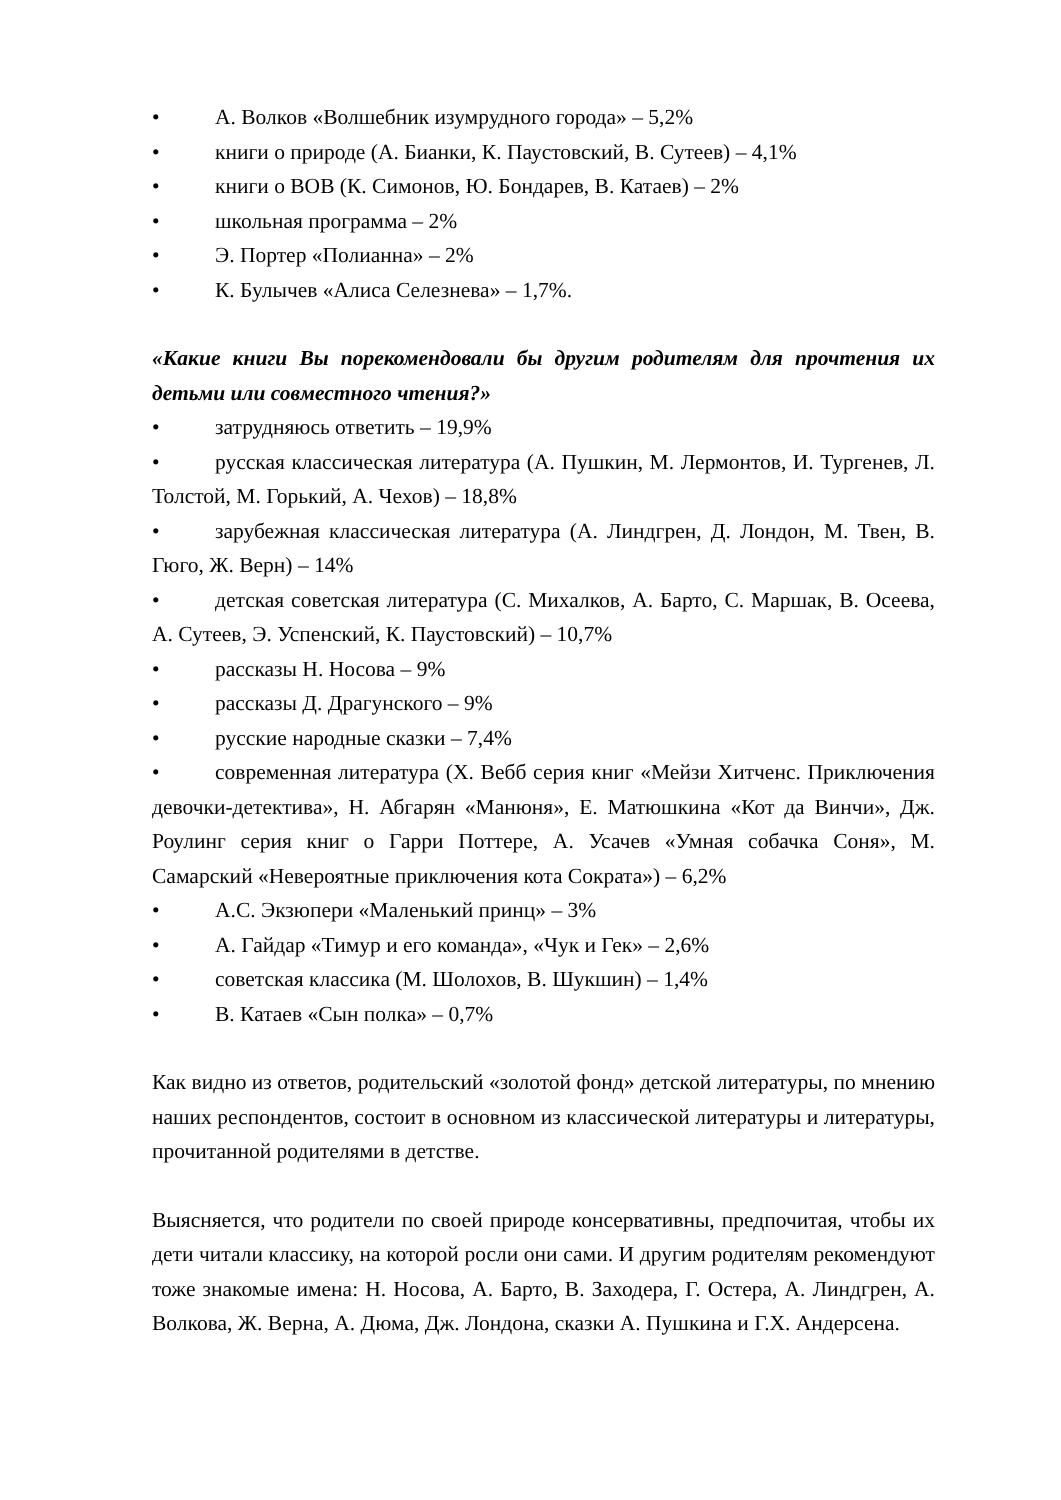• А. Волков «Волшебник изумрудного города» – 5,2%
• книги о природе (А. Бианки, К. Паустовский, В. Сутеев) – 4,1%
• книги о ВОВ (К. Симонов, Ю. Бондарев, В. Катаев) – 2%
• школьная программа – 2%
• Э. Портер «Полианна» – 2%
• К. Булычев «Алиса Селезнева» – 1,7%.
«Какие книги Вы порекомендовали бы другим родителям для прочтения их детьми или совместного чтения?»
• затрудняюсь ответить – 19,9%
• русская классическая литература (А. Пушкин, М. Лермонтов, И. Тургенев, Л. Толстой, М. Горький, А. Чехов) – 18,8%
• зарубежная классическая литература (А. Линдгрен, Д. Лондон, М. Твен, В. Гюго, Ж. Верн) – 14%
• детская советская литература (С. Михалков, А. Барто, С. Маршак, В. Осеева, А. Сутеев, Э. Успенский, К. Паустовский) – 10,7%
• рассказы Н. Носова – 9%
• рассказы Д. Драгунского – 9%
• русские народные сказки – 7,4%
• современная литература (Х. Вебб серия книг «Мейзи Хитченс. Приключения девочки-детектива», Н. Абгарян «Манюня», Е. Матюшкина «Кот да Винчи», Дж. Роулинг серия книг о Гарри Поттере, А. Усачев «Умная собачка Соня», М. Самарский «Невероятные приключения кота Сократа») – 6,2%
• А.С. Экзюпери «Маленький принц» – 3%
• А. Гайдар «Тимур и его команда», «Чук и Гек» – 2,6%
• советская классика (М. Шолохов, В. Шукшин) – 1,4%
• В. Катаев «Сын полка» – 0,7%
Как видно из ответов, родительский «золотой фонд» детской литературы, по мнению наших респондентов, состоит в основном из классической литературы и литературы, прочитанной родителями в детстве.
Выясняется, что родители по своей природе консервативны, предпочитая, чтобы их дети читали классику, на которой росли они сами. И другим родителям рекомендуют тоже знакомые имена: Н. Носова, А. Барто, В. Заходера, Г. Остера, А. Линдгрен, А. Волкова, Ж. Верна, А. Дюма, Дж. Лондона, сказки А. Пушкина и Г.Х. Андерсена.